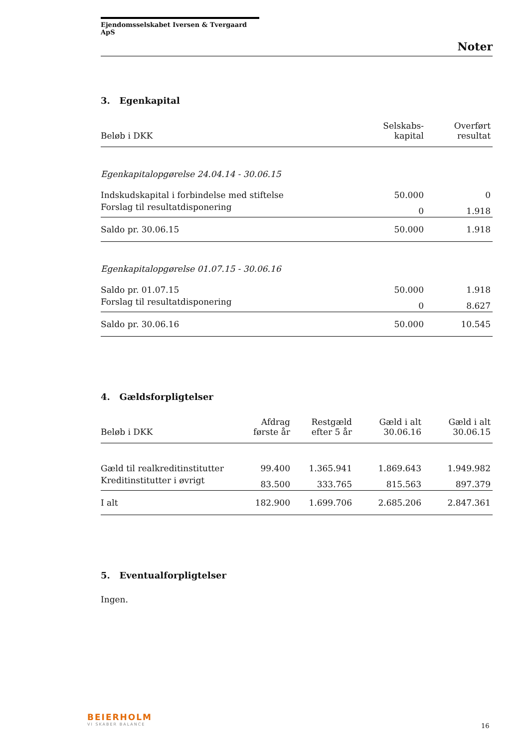Ejendomsselskabet Iversen & Tvergaard ApS
Noter
3. Egenkapital
| Beløb i DKK | Selskabs- kapital | Overført resultat |
| --- | --- | --- |
| Egenkapitalopgørelse 24.04.14 - 30.06.15 | | |
| Indskudskapital i forbindelse med stiftelse | 50.000 | 0 |
| Forslag til resultatdisponering | 0 | 1.918 |
| Saldo pr. 30.06.15 | 50.000 | 1.918 |
| Egenkapitalopgørelse 01.07.15 - 30.06.16 | | |
| Saldo pr. 01.07.15 | 50.000 | 1.918 |
| Forslag til resultatdisponering | 0 | 8.627 |
| Saldo pr. 30.06.16 | 50.000 | 10.545 |
4. Gældsforpligtelser
| Beløb i DKK | Afdrag første år | Restgæld efter 5 år | Gæld i alt 30.06.16 | Gæld i alt 30.06.15 |
| --- | --- | --- | --- | --- |
| Gæld til realkreditinstitutter | 99.400 | 1.365.941 | 1.869.643 | 1.949.982 |
| Kreditinstitutter i øvrigt | 83.500 | 333.765 | 815.563 | 897.379 |
| I alt | 182.900 | 1.699.706 | 2.685.206 | 2.847.361 |
5. Eventualforpligtelser
Ingen.
BEIERHOLM
VI SKABER BALANCE
16